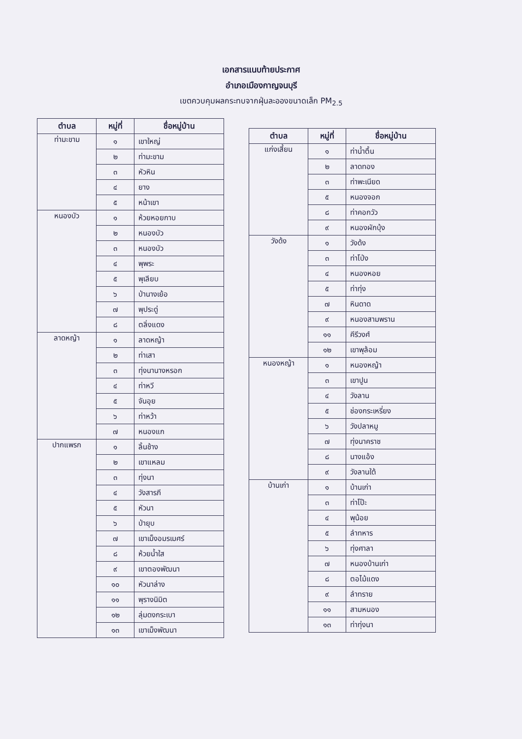เอกสารแนบท้ายประกาศ
อำเภอเมืองกาญจนบุรี
เขตควบคุมผลกระทบจากฝุ่นละอองขนาดเล็ก PM<sub>2.5</sub>
| ตำบล | หมู่ที่ | ชื่อหมู่บ้าน |
| --- | --- | --- |
| ท่ามะขาม | ๑ | เขาใหญ่ |
| | ๒ | ท่ามะขาม |
| | ๓ | หัวหิน |
| | ๔ | ยาง |
| | ๕ | หน้าเขา |
| หนองบัว | ๑ | ห้วยหอยกาบ |
| | ๒ | หนองบัว |
| | ๓ | หนองบัว |
| | ๔ | พุพระ |
| | ๕ | พุเลียบ |
| | ๖ | ป่านางเย้อ |
| | ๗ | พุประดู่ |
| | ๘ | ตลิ่งแดง |
| ลาดหญ้า | ๑ | ลาดหญ้า |
| | ๒ | ท่าเสา |
| | ๓ | ทุ่งนานางหรอก |
| | ๔ | ท่าหวี |
| | ๕ | จันอุย |
| | ๖ | ท่าหว้า |
| | ๗ | หนองแก |
| ปากแพรก | ๑ | ลิ้นช้าง |
| | ๒ | เขาแหลม |
| | ๓ | ทุ่งนา |
| | ๔ | วังสารภี |
| | ๕ | หัวนา |
| | ๖ | ป่ายุบ |
| | ๗ | เขาเม็งอมรเมศร์ |
| | ๘ | ห้วยน้ำใส |
| | ๙ | เขาตองพัฒนา |
| | ๑๐ | หัวนาล่าง |
| | ๑๑ | พุรางนิมิต |
| | ๑๒ | ลุ่มดงกระเบา |
| | ๑๓ | เขาเม็งพัฒนา |
| ตำบล | หมู่ที่ | ชื่อหมู่บ้าน |
| --- | --- | --- |
| แก่งเสี้ยน | ๑ | ท่าน้ำตื้น |
| | ๒ | ลาดทอง |
| | ๓ | ท่าพะเนียด |
| | ๕ | หนองจอก |
| | ๘ | ท่าคอกวัว |
| | ๙ | หนองผักบุ้ง |
| วังด้ง | ๑ | วังด้ง |
| | ๓ | ท่าโป่ง |
| | ๔ | หนองหอย |
| | ๕ | ท่าทุ่ง |
| | ๗ | หินดาด |
| | ๙ | หนองสามพราน |
| | ๑๑ | คีรีวงศ์ |
| | ๑๒ | เขาพุล้อม |
| หนองหญ้า | ๑ | หนองหญ้า |
| | ๓ | เขาปูน |
| | ๔ | วังลาน |
| | ๕ | ช่องกระเหรี่ยง |
| | ๖ | วังปลาหมู |
| | ๗ | ทุ่งนาคราช |
| | ๘ | นางแอ้ง |
| | ๙ | วังลานใต้ |
| บ้านเก่า | ๑ | บ้านเก่า |
| | ๓ | ท่าโป๊ะ |
| | ๔ | พุน้อย |
| | ๕ | ลำทหาร |
| | ๖ | ทุ่งศาลา |
| | ๗ | หนองบ้านเก่า |
| | ๘ | ตอไม้แดง |
| | ๙ | ลำทราย |
| | ๑๑ | สามหนอง |
| | ๑๓ | ท่าทุ่งนา |